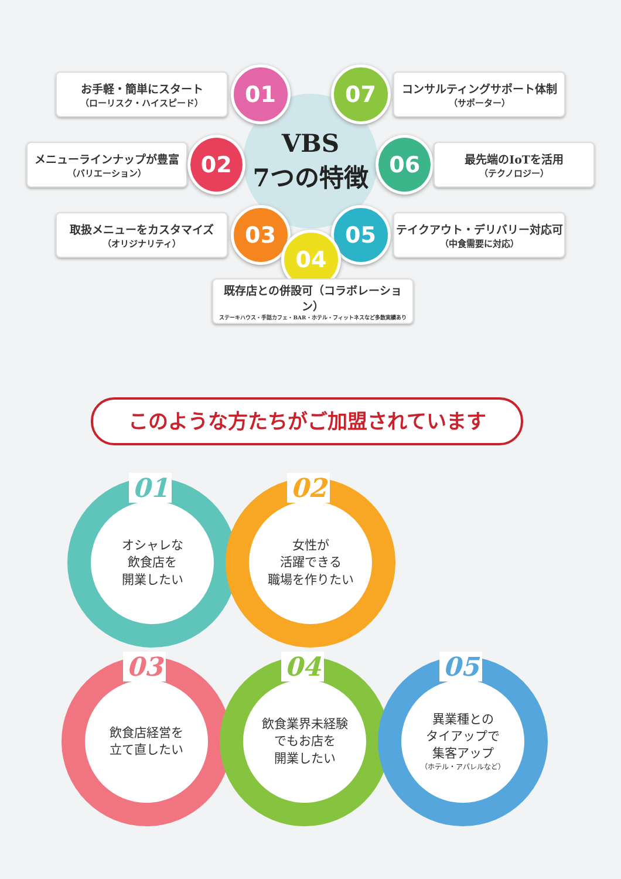VBS
7つの特徴
お手軽・簡単にスタート
（ローリスク・ハイスピード）
01 07
コンサルティングサポート体制
（サポーター）
メニューラインナップが豊富
（バリエーション）
02 06
最先端のIoTを活用
（テクノロジー）
取扱メニューをカスタマイズ
（オリジナリティ）
03 05
テイクアウト・デリバリー対応可
（中食需要に対応）
04
既存店との併設可（コラボレーション）
ステーキハウス・手話カフェ・BAR・ホテル・フィットネスなど多数実績あり
このような方たちがご加盟されています
01
オシャレな
飲食店を
開業したい
02
女性が
活躍できる
職場を作りたい
03
飲食店経営を
立て直したい
04
飲食業界未経験
でもお店を
開業したい
05
異業種との
タイアップで
集客アップ
（ホテル・アパレルなど）